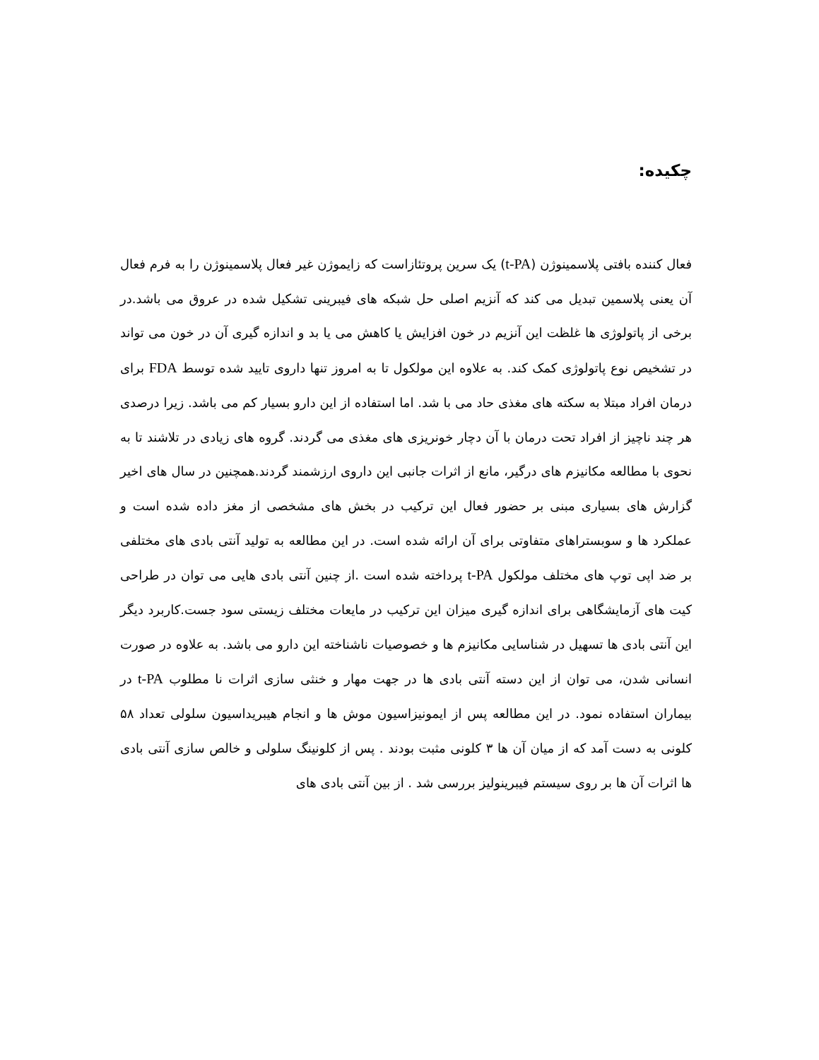چکیده:
فعال کننده بافتی پلاسمینوژن (t-PA) یک سرین پروتئازاست که زایموژن غیر فعال پلاسمینوژن را به فرم فعال آن یعنی پلاسمین تبدیل می کند که آنزیم اصلی حل شبکه های فیبرینی تشکیل شده در عروق می باشد.در برخی از پاتولوژی ها غلظت این آنزیم در خون افزایش یا کاهش می یا بد و اندازه گیری آن در خون می تواند در تشخیص نوع پاتولوژی کمک کند. به علاوه این مولکول تا به امروز تنها داروی تایید شده توسط FDA برای درمان افراد مبتلا به سکته های مغذی حاد می با شد. اما استفاده از این دارو بسیار کم می باشد. زیرا درصدی هر چند ناچیز از افراد تحت درمان با آن دچار خونریزی های مغذی می گردند. گروه های زیادی در تلاشند تا به نحوی با مطالعه مکانیزم های درگیر، مانع از اثرات جانبی این داروی ارزشمند گردند.همچنین در سال های اخیر گزارش های بسیاری مبنی بر حضور فعال این ترکیب در بخش های مشخصی از مغز داده شده است و عملکرد ها و سوبستراهای متفاوتی برای آن ارائه شده است. در این مطالعه به تولید آنتی بادی های مختلفی بر ضد اپی توپ های مختلف مولکول t-PA پرداخته شده است .از چنین آنتی بادی هایی می توان در طراحی کیت های آزمایشگاهی برای اندازه گیری میزان این ترکیب در مایعات مختلف زیستی سود جست.کاربرد دیگر این آنتی بادی ها تسهیل در شناسایی مکانیزم ها و خصوصیات ناشناخته این دارو می باشد. به علاوه در صورت انسانی شدن، می توان از این دسته آنتی بادی ها در جهت مهار و خنثی سازی اثرات نا مطلوب t-PA در بیماران استفاده نمود. در این مطالعه پس از ایمونیزاسیون موش ها و انجام هیبریداسیون سلولی تعداد ۵۸ کلونی به دست آمد که از میان آن ها ۳ کلونی مثبت بودند . پس از کلونینگ سلولی و خالص سازی آنتی بادی ها اثرات آن ها بر روی سیستم فیبرینولیز بررسی شد . از بین آنتی بادی های